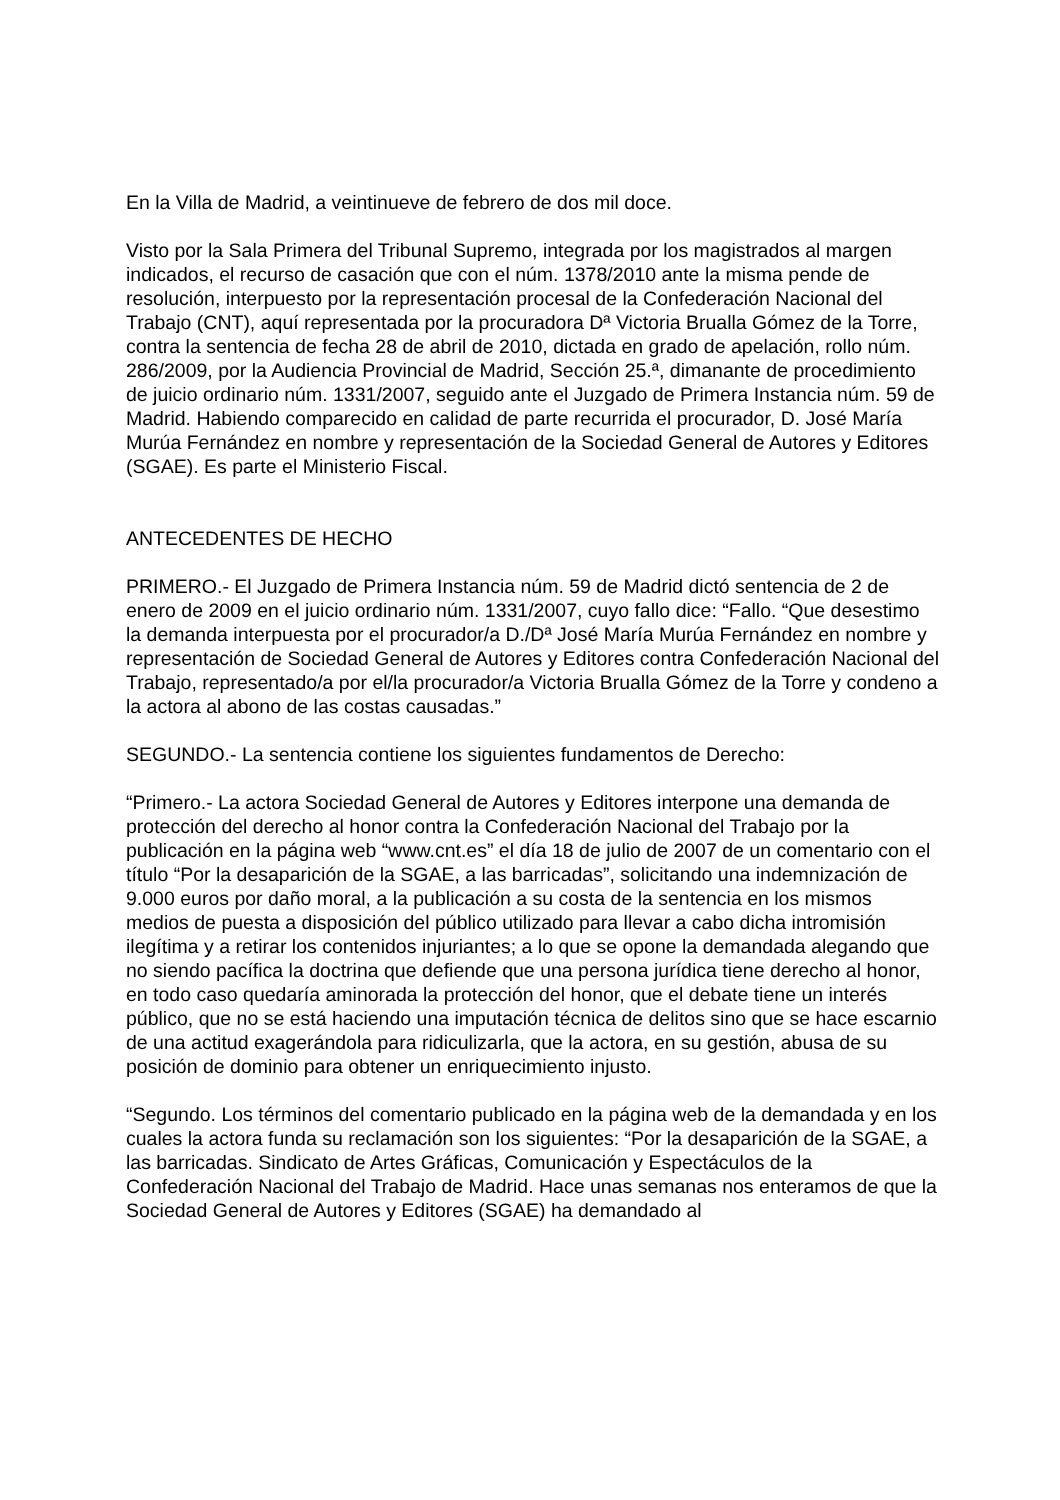En la Villa de Madrid, a veintinueve de febrero de dos mil doce.
Visto por la Sala Primera del Tribunal Supremo, integrada por los magistrados al margen indicados, el recurso de casación que con el núm. 1378/2010 ante la misma pende de resolución, interpuesto por la representación procesal de la Confederación Nacional del Trabajo (CNT), aquí representada por la procuradora Dª Victoria Brualla Gómez de la Torre, contra la sentencia de fecha 28 de abril de 2010, dictada en grado de apelación, rollo núm. 286/2009, por la Audiencia Provincial de Madrid, Sección 25.ª, dimanante de procedimiento de juicio ordinario núm. 1331/2007, seguido ante el Juzgado de Primera Instancia núm. 59 de Madrid. Habiendo comparecido en calidad de parte recurrida el procurador, D. José María Murúa Fernández en nombre y representación de la Sociedad General de Autores y Editores (SGAE). Es parte el Ministerio Fiscal.
ANTECEDENTES DE HECHO
PRIMERO.- El Juzgado de Primera Instancia núm. 59 de Madrid dictó sentencia de 2 de enero de 2009 en el juicio ordinario núm. 1331/2007, cuyo fallo dice: “Fallo. “Que desestimo la demanda interpuesta por el procurador/a D./Dª José María Murúa Fernández en nombre y representación de Sociedad General de Autores y Editores contra Confederación Nacional del Trabajo, representado/a por el/la procurador/a Victoria Brualla Gómez de la Torre y condeno a la actora al abono de las costas causadas.”
SEGUNDO.- La sentencia contiene los siguientes fundamentos de Derecho:
“Primero.- La actora Sociedad General de Autores y Editores interpone una demanda de protección del derecho al honor contra la Confederación Nacional del Trabajo por la publicación en la página web “www.cnt.es” el día 18 de julio de 2007 de un comentario con el título “Por la desaparición de la SGAE, a las barricadas”, solicitando una indemnización de 9.000 euros por daño moral, a la publicación a su costa de la sentencia en los mismos medios de puesta a disposición del público utilizado para llevar a cabo dicha intromisión ilegítima y a retirar los contenidos injuriantes; a lo que se opone la demandada alegando que no siendo pacífica la doctrina que defiende que una persona jurídica tiene derecho al honor, en todo caso quedaría aminorada la protección del honor, que el debate tiene un interés público, que no se está haciendo una imputación técnica de delitos sino que se hace escarnio de una actitud exagerándola para ridiculizarla, que la actora, en su gestión, abusa de su posición de dominio para obtener un enriquecimiento injusto.
“Segundo. Los términos del comentario publicado en la página web de la demandada y en los cuales la actora funda su reclamación son los siguientes: “Por la desaparición de la SGAE, a las barricadas. Sindicato de Artes Gráficas, Comunicación y Espectáculos de la Confederación Nacional del Trabajo de Madrid. Hace unas semanas nos enteramos de que la Sociedad General de Autores y Editores (SGAE) ha demandado al